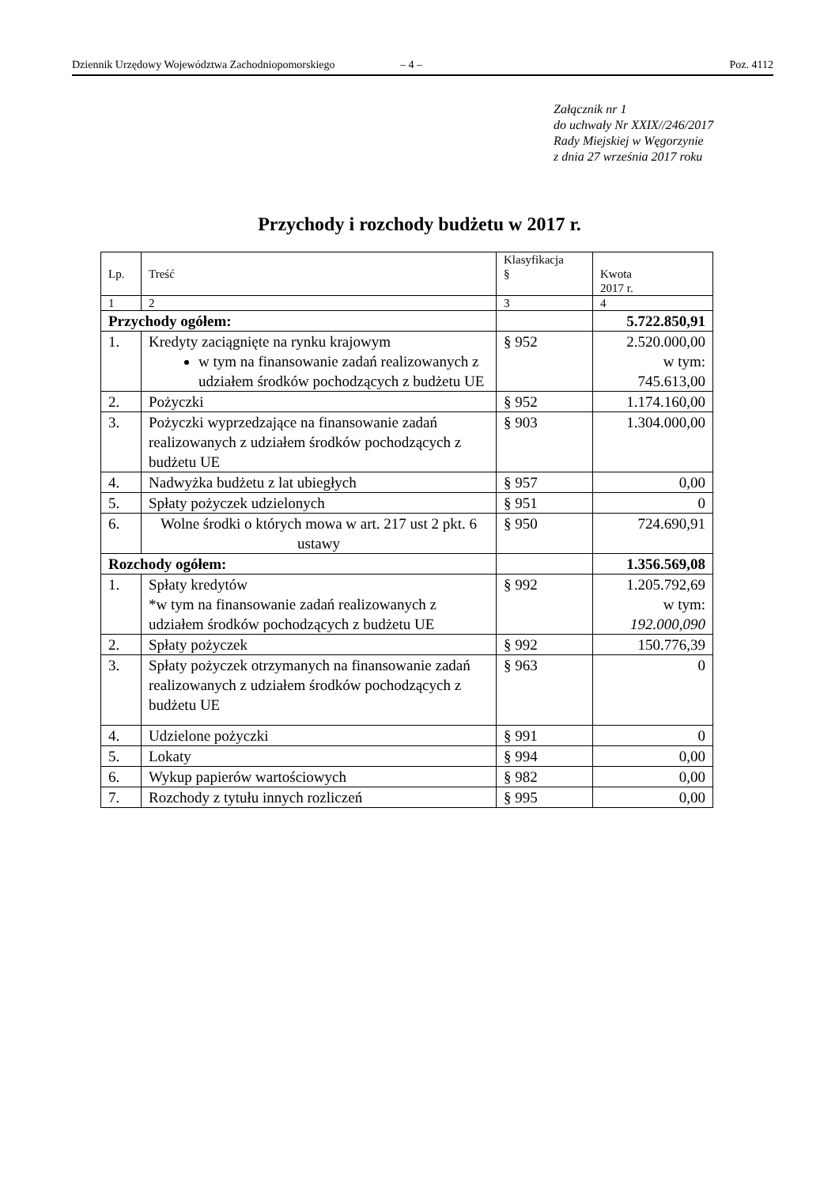Dziennik Urzędowy Województwa Zachodniopomorskiego – 4 – Poz. 4112
Załącznik nr 1
do uchwały Nr XXIX//246/2017
Rady Miejskiej w Węgorzynie
z dnia 27 września 2017 roku
Przychody i rozchody budżetu w 2017 r.
| Lp. | Treść | Klasyfikacja § | Kwota 2017 r. |
| 1 | 2 | 3 | 4 |
| Przychody ogółem: | | | 5.722.850,91 |
| 1. | Kredyty zaciągnięte na rynku krajowym w tym na finansowanie zadań realizowanych z udziałem środków pochodzących z budżetu UE | § 952 | 2.520.000,00 w tym: 745.613,00 |
| 2. | Pożyczki | § 952 | 1.174.160,00 |
| 3. | Pożyczki wyprzedzające na finansowanie zadań realizowanych z udziałem środków pochodzących z budżetu UE | § 903 | 1.304.000,00 |
| 4. | Nadwyżka budżetu z lat ubiegłych | § 957 | 0,00 |
| 5. | Spłaty pożyczek udzielonych | § 951 | 0 |
| 6. | Wolne środki o których mowa w art. 217 ust 2 pkt. 6 ustawy | § 950 | 724.690,91 |
| Rozchody ogółem: | | | 1.356.569,08 |
| 1. | Spłaty kredytów *w tym na finansowanie zadań realizowanych z udziałem środków pochodzących z budżetu UE | § 992 | 1.205.792,69 w tym: 192.000,090 |
| 2. | Spłaty pożyczek | § 992 | 150.776,39 |
| 3. | Spłaty pożyczek otrzymanych na finansowanie zadań realizowanych z udziałem środków pochodzących z budżetu UE | § 963 | 0 |
| 4. | Udzielone pożyczki | § 991 | 0 |
| 5. | Lokaty | § 994 | 0,00 |
| 6. | Wykup papierów wartościowych | § 982 | 0,00 |
| 7. | Rozchody z tytułu innych rozliczeń | § 995 | 0,00 |